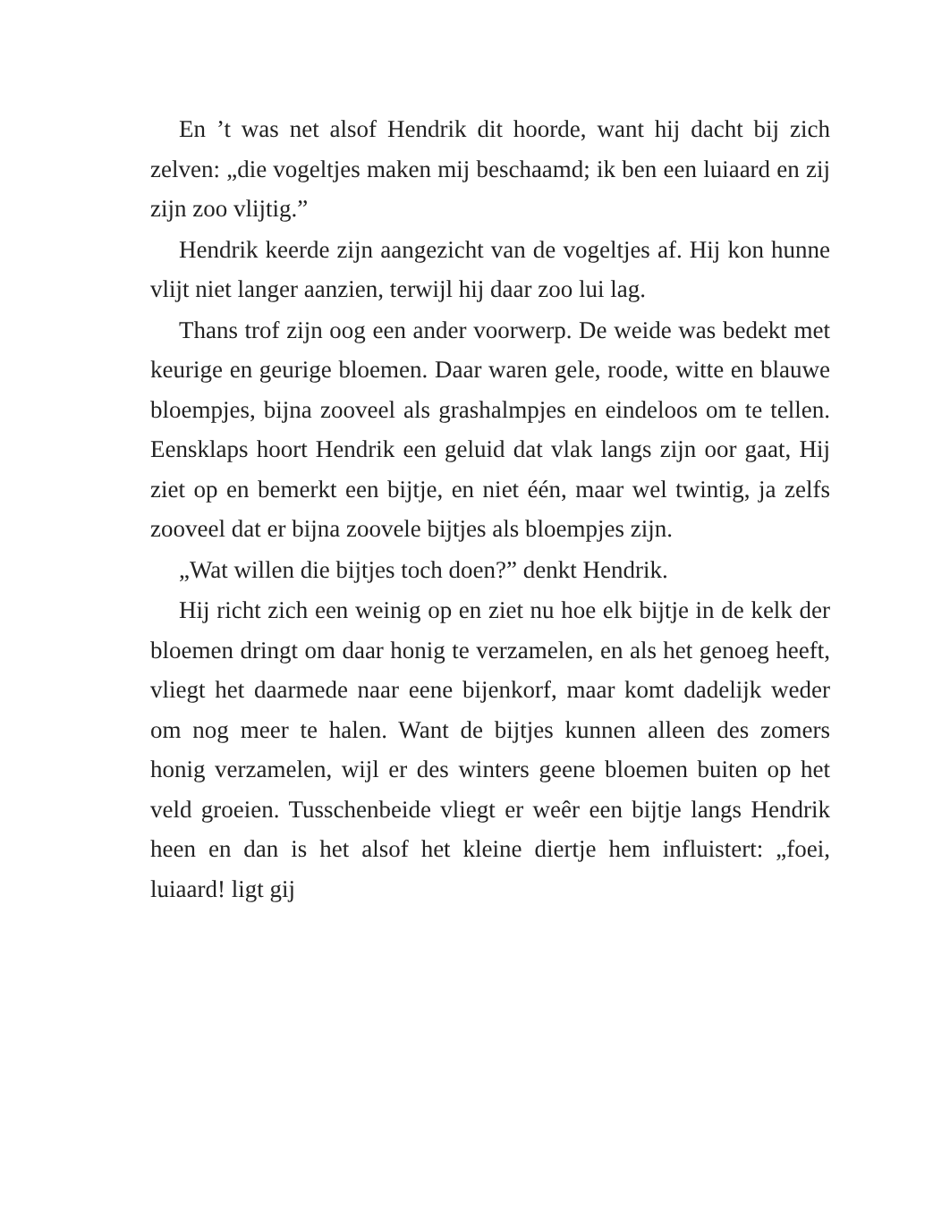En ’t was net alsof Hendrik dit hoorde, want hij dacht bij zich zelven: „die vogeltjes maken mij beschaamd; ik ben een luiaard en zij zijn zoo vlijtig.”
Hendrik keerde zijn aangezicht van de vogeltjes af. Hij kon hunne vlijt niet langer aanzien, terwijl hij daar zoo lui lag.
Thans trof zijn oog een ander voorwerp. De weide was bedekt met keurige en geurige bloemen. Daar waren gele, roode, witte en blauwe bloempjes, bijna zooveel als grashalmpjes en eindeloos om te tellen. Eensklaps hoort Hendrik een geluid dat vlak langs zijn oor gaat, Hij ziet op en bemerkt een bijtje, en niet één, maar wel twintig, ja zelfs zooveel dat er bijna zoovele bijtjes als bloempjes zijn.
„Wat willen die bijtjes toch doen?” denkt Hendrik.
Hij richt zich een weinig op en ziet nu hoe elk bijtje in de kelk der bloemen dringt om daar honig te verzamelen, en als het genoeg heeft, vliegt het daarmede naar eene bijenkorf, maar komt dadelijk weder om nog meer te halen. Want de bijtjes kunnen alleen des zomers honig verzamelen, wijl er des winters geene bloemen buiten op het veld groeien. Tusschenbeide vliegt er weêr een bijtje langs Hendrik heen en dan is het alsof het kleine diertje hem influistert: „foei, luiaard! ligt gij